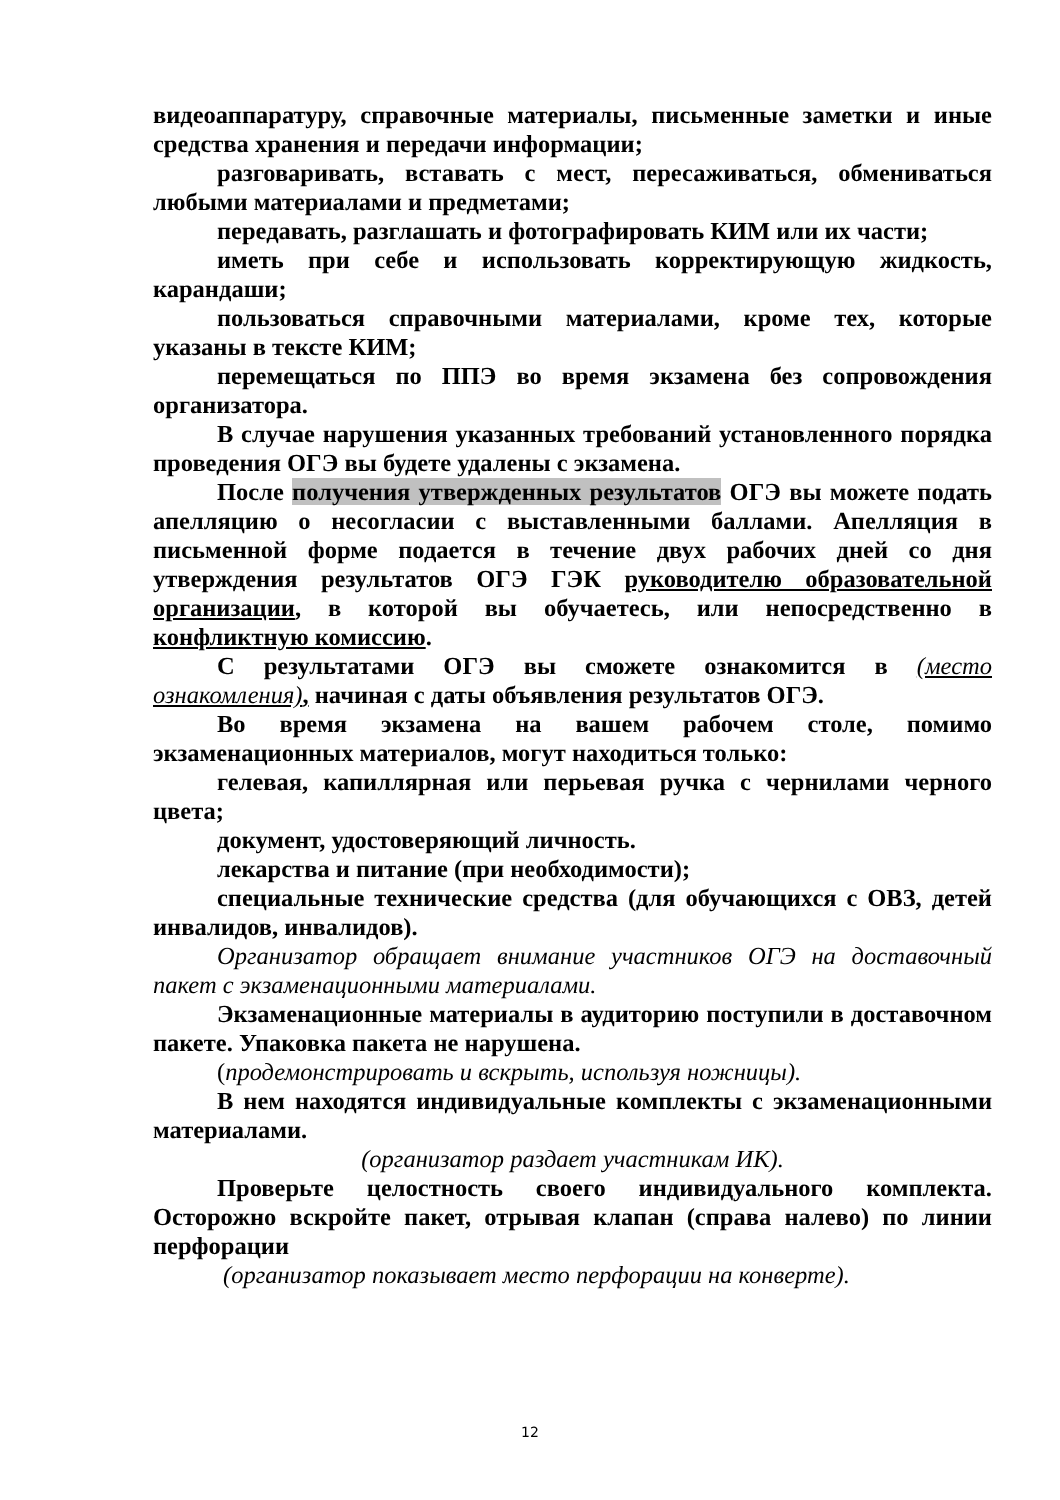видеоаппаратуру, справочные материалы, письменные заметки и иные средства хранения и передачи информации;
разговаривать, вставать с мест, пересаживаться, обмениваться любыми материалами и предметами;
передавать, разглашать и фотографировать КИМ или их части;
иметь при себе и использовать корректирующую жидкость, карандаши;
пользоваться справочными материалами, кроме тех, которые указаны в тексте КИМ;
перемещаться по ППЭ во время экзамена без сопровождения организатора.
В случае нарушения указанных требований установленного порядка проведения ОГЭ вы будете удалены с экзамена.
После получения утвержденных результатов ОГЭ вы можете подать апелляцию о несогласии с выставленными баллами. Апелляция в письменной форме подается в течение двух рабочих дней со дня утверждения результатов ОГЭ ГЭК руководителю образовательной организации, в которой вы обучаетесь, или непосредственно в конфликтную комиссию.
С результатами ОГЭ вы сможете ознакомится в (место ознакомления), начиная с даты объявления результатов ОГЭ.
Во время экзамена на вашем рабочем столе, помимо экзаменационных материалов, могут находиться только:
гелевая, капиллярная или перьевая ручка с чернилами черного цвета;
документ, удостоверяющий личность.
лекарства и питание (при необходимости);
специальные технические средства (для обучающихся с ОВЗ, детей инвалидов, инвалидов).
Организатор обращает внимание участников ОГЭ на доставочный пакет с экзаменационными материалами.
Экзаменационные материалы в аудиторию поступили в доставочном пакете. Упаковка пакета не нарушена.
(продемонстрировать и вскрыть, используя ножницы).
В нем находятся индивидуальные комплекты с экзаменационными материалами.
(организатор раздает участникам ИК).
Проверьте целостность своего индивидуального комплекта. Осторожно вскройте пакет, отрывая клапан (справа налево) по линии перфорации
(организатор показывает место перфорации на конверте).
12